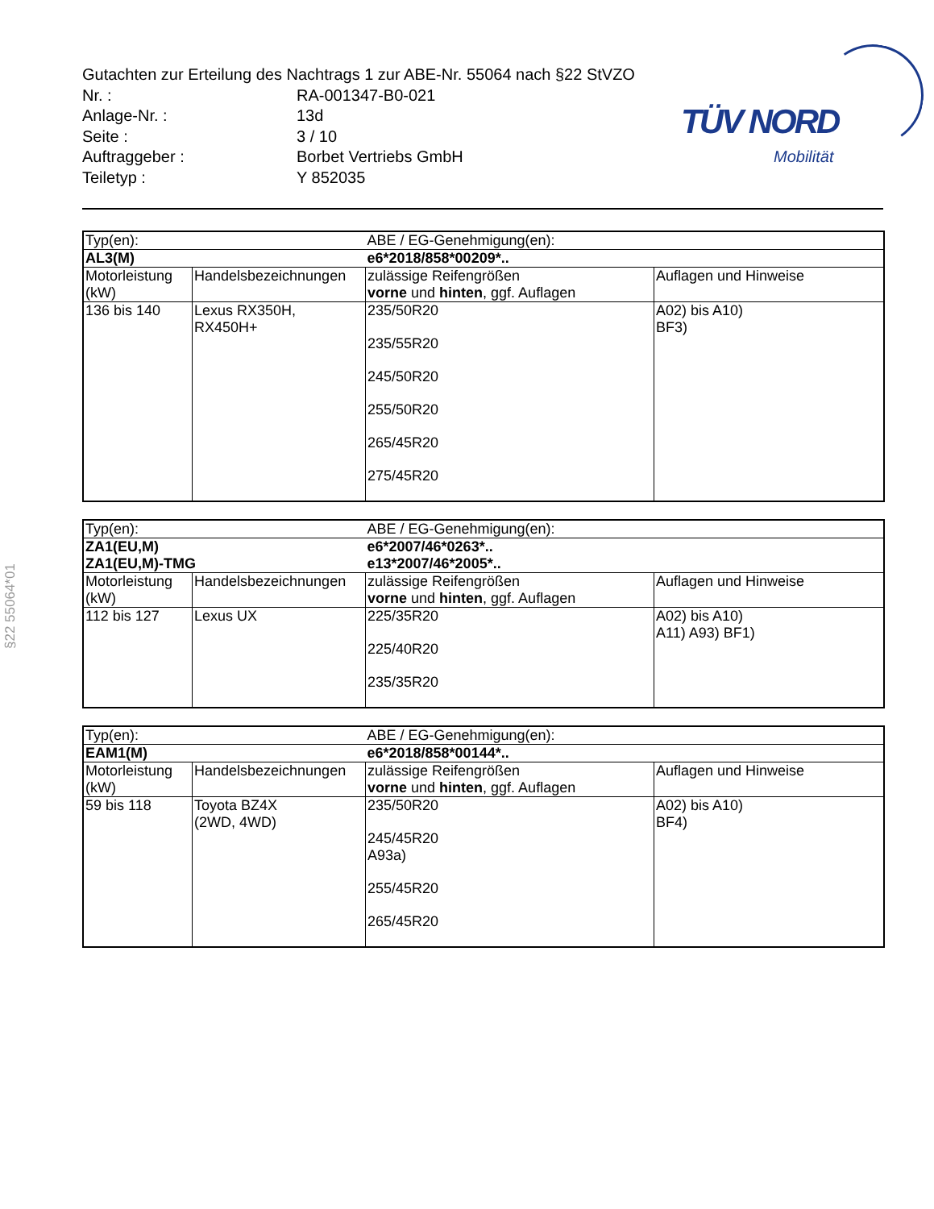TÜV NORD
Mobilität
Gutachten zur Erteilung des Nachtrags 1 zur ABE-Nr. 55064 nach §22 StVZO
Nr. : RA-001347-B0-021
Anlage-Nr. : 13d
Seite : 3 / 10
Auftraggeber : Borbet Vertriebs GmbH
Teiletyp : Y 852035
| Typ(en): | | ABE / EG-Genehmigung(en): | |
| AL3(M) | | e6*2018/858*00209*.. | |
| Motorleistung (kW) | Handelsbezeichnungen | zulässige Reifengrößen vorne und hinten , ggf. Auflagen | Auflagen und Hinweise |
| 136 bis 140 | Lexus RX350H, RX450H+ | 235/50R20 235/55R20 245/50R20 255/50R20 265/45R20 275/45R20 | A02) bis A10) BF3) |
| Typ(en): | | ABE / EG-Genehmigung(en): | |
| ZA1(EU,M) ZA1(EU,M)-TMG | | e6*2007/46*0263*.. e13*2007/46*2005*.. | |
| Motorleistung (kW) | Handelsbezeichnungen | zulässige Reifengrößen vorne und hinten , ggf. Auflagen | Auflagen und Hinweise |
| 112 bis 127 | Lexus UX | 225/35R20 225/40R20 235/35R20 | A02) bis A10) A11) A93) BF1) |
| Typ(en): | | ABE / EG-Genehmigung(en): | |
| EAM1(M) | | e6*2018/858*00144*.. | |
| Motorleistung (kW) | Handelsbezeichnungen | zulässige Reifengrößen vorne und hinten , ggf. Auflagen | Auflagen und Hinweise |
| 59 bis 118 | Toyota BZ4X (2WD, 4WD) | 235/50R20 245/45R20 A93a) 255/45R20 265/45R20 | A02) bis A10) BF4) |
§22 55064*01